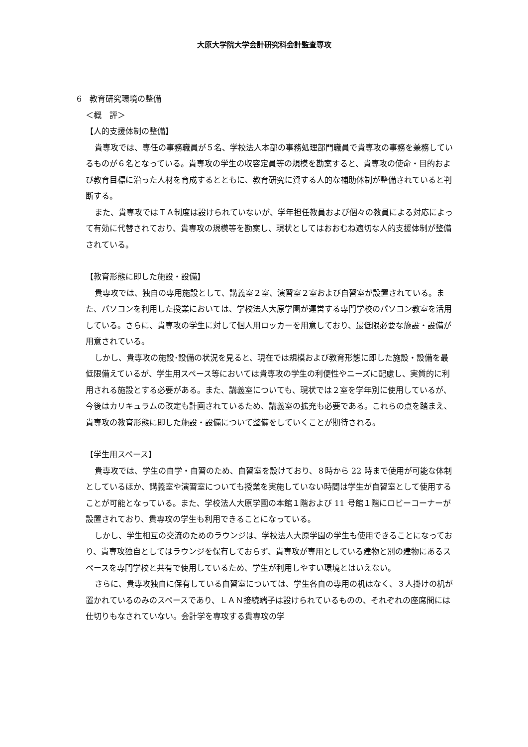大原大学院大学会計研究科会計監査専攻
6　教育研究環境の整備
＜概　評＞
【人的支援体制の整備】
貴専攻では、専任の事務職員が５名、学校法人本部の事務処理部門職員で貴専攻の事務を兼務しているものが６名となっている。貴専攻の学生の収容定員等の規模を勘案すると、貴専攻の使命・目的および教育目標に沿った人材を育成するとともに、教育研究に資する人的な補助体制が整備されていると判断する。
また、貴専攻ではＴＡ制度は設けられていないが、学年担任教員および個々の教員による対応によって有効に代替されており、貴専攻の規模等を勘案し、現状としてはおおむね適切な人的支援体制が整備されている。
【教育形態に即した施設・設備】
貴専攻では、独自の専用施設として、講義室２室、演習室２室および自習室が設置されている。また、パソコンを利用した授業においては、学校法人大原学園が運営する専門学校のパソコン教室を活用している。さらに、貴専攻の学生に対して個人用ロッカーを用意しており、最低限必要な施設・設備が用意されている。
しかし、貴専攻の施設･設備の状況を見ると、現在では規模および教育形態に即した施設・設備を最低限備えているが、学生用スペース等においては貴専攻の学生の利便性やニーズに配慮し、実質的に利用される施設とする必要がある。また、講義室についても、現状では２室を学年別に使用しているが、今後はカリキュラムの改定も計画されているため、講義室の拡充も必要である。これらの点を踏まえ、貴専攻の教育形態に即した施設・設備について整備をしていくことが期待される。
【学生用スペース】
貴専攻では、学生の自学・自習のため、自習室を設けており、８時から 22 時まで使用が可能な体制としているほか、講義室や演習室についても授業を実施していない時間は学生が自習室として使用することが可能となっている。また、学校法人大原学園の本館１階および 11 号館１階にロビーコーナーが設置されており、貴専攻の学生も利用できることになっている。
しかし、学生相互の交流のためのラウンジは、学校法人大原学園の学生も使用できることになっており、貴専攻独自としてはラウンジを保有しておらず、貴専攻が専用としている建物と別の建物にあるスペースを専門学校と共有で使用しているため、学生が利用しやすい環境とはいえない。
さらに、貴専攻独自に保有している自習室については、学生各自の専用の机はなく、３人掛けの机が置かれているのみのスペースであり、ＬＡＮ接続端子は設けられているものの、それぞれの座席間には仕切りもなされていない。会計学を専攻する貴専攻の学